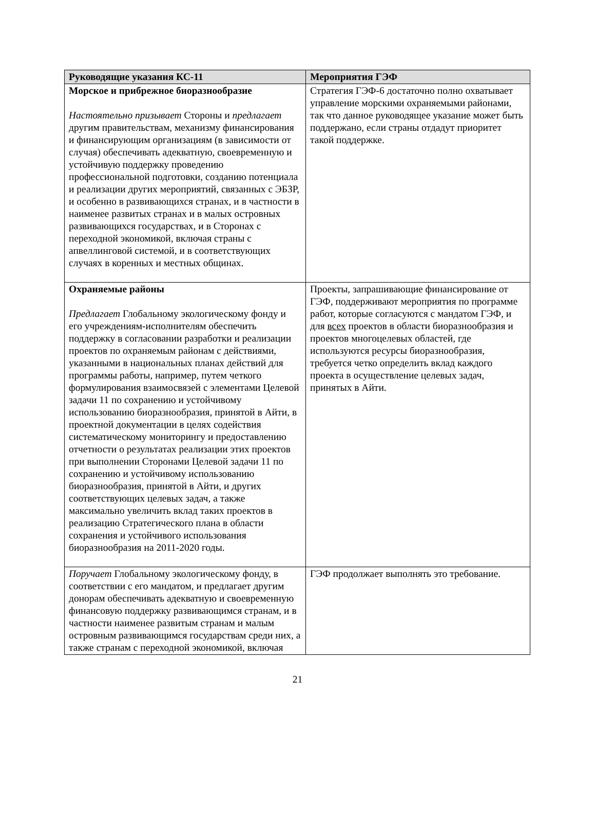| Руководящие указания КС-11 | Мероприятия ГЭФ |
| --- | --- |
| Морское и прибрежное биоразнообразие Настоятельно призывает Стороны и предлагает другим правительствам, механизму финансирования и финансирующим организациям (в зависимости от случая) обеспечивать адекватную, своевременную и устойчивую поддержку проведению профессиональной подготовки, созданию потенциала и реализации других мероприятий, связанных с ЭБЗР, и особенно в развивающихся странах, и в частности в наименее развитых странах и в малых островных развивающихся государствах, и в Сторонах с переходной экономикой, включая страны с апвеллинговой системой, и в соответствующих случаях в коренных и местных общинах. | Стратегия ГЭФ-6 достаточно полно охватывает управление морскими охраняемыми районами, так что данное руководящее указание может быть поддержано, если страны отдадут приоритет такой поддержке. |
| Охраняемые районы Предлагает Глобальному экологическому фонду и его учреждениям-исполнителям обеспечить поддержку в согласовании разработки и реализации проектов по охраняемым районам с действиями, указанными в национальных планах действий для программы работы, например, путем четкого формулирования взаимосвязей с элементами Целевой задачи 11 по сохранению и устойчивому использованию биоразнообразия, принятой в Айти, в проектной документации в целях содействия систематическому мониторингу и предоставлению отчетности о результатах реализации этих проектов при выполнении Сторонами Целевой задачи 11 по сохранению и устойчивому использованию биоразнообразия, принятой в Айти, и других соответствующих целевых задач, а также максимально увеличить вклад таких проектов в реализацию Стратегического плана в области сохранения и устойчивого использования биоразнообразия на 2011-2020 годы. | Проекты, запрашивающие финансирование от ГЭФ, поддерживают мероприятия по программе работ, которые согласуются с мандатом ГЭФ, и для всех проектов в области биоразнообразия и проектов многоцелевых областей, где используются ресурсы биоразнообразия, требуется четко определить вклад каждого проекта в осуществление целевых задач, принятых в Айти. |
| Поручает Глобальному экологическому фонду, в соответствии с его мандатом, и предлагает другим донорам обеспечивать адекватную и своевременную финансовую поддержку развивающимся странам, и в частности наименее развитым странам и малым островным развивающимся государствам среди них, а также странам с переходной экономикой, включая | ГЭФ продолжает выполнять это требование. |
21